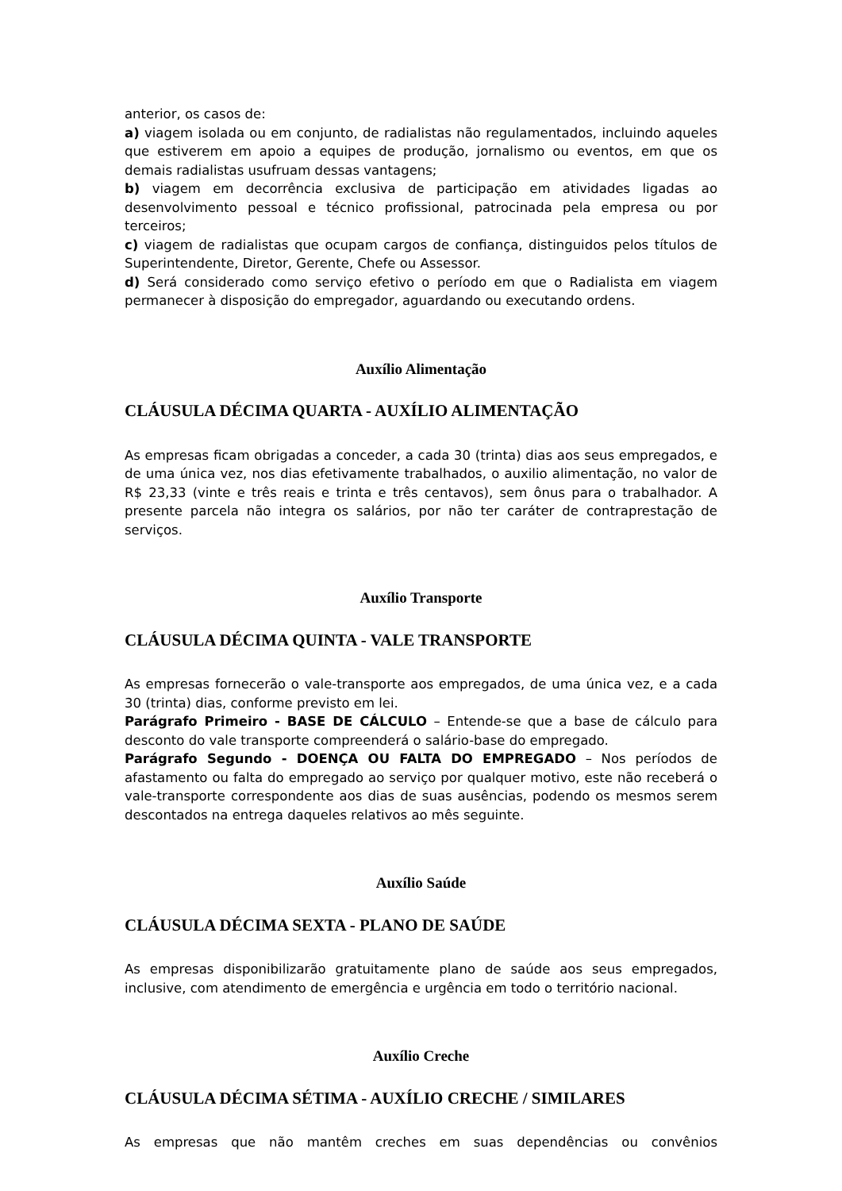anterior, os casos de:
a) viagem isolada ou em conjunto, de radialistas não regulamentados, incluindo aqueles que estiverem em apoio a equipes de produção, jornalismo ou eventos, em que os demais radialistas usufruam dessas vantagens;
b) viagem em decorrência exclusiva de participação em atividades ligadas ao desenvolvimento pessoal e técnico profissional, patrocinada pela empresa ou por terceiros;
c) viagem de radialistas que ocupam cargos de confiança, distinguidos pelos títulos de Superintendente, Diretor, Gerente, Chefe ou Assessor.
d) Será considerado como serviço efetivo o período em que o Radialista em viagem permanecer à disposição do empregador, aguardando ou executando ordens.
Auxílio Alimentação
CLÁUSULA DÉCIMA QUARTA - AUXÍLIO ALIMENTAÇÃO
As empresas ficam obrigadas a conceder, a cada 30 (trinta) dias aos seus empregados, e de uma única vez, nos dias efetivamente trabalhados, o auxilio alimentação, no valor de R$ 23,33 (vinte e três reais e trinta e três centavos), sem ônus para o trabalhador. A presente parcela não integra os salários, por não ter caráter de contraprestação de serviços.
Auxílio Transporte
CLÁUSULA DÉCIMA QUINTA - VALE TRANSPORTE
As empresas fornecerão o vale-transporte aos empregados, de uma única vez, e a cada 30 (trinta) dias, conforme previsto em lei.
Parágrafo Primeiro - BASE DE CÁLCULO – Entende-se que a base de cálculo para desconto do vale transporte compreenderá o salário-base do empregado.
Parágrafo Segundo - DOENÇA OU FALTA DO EMPREGADO – Nos períodos de afastamento ou falta do empregado ao serviço por qualquer motivo, este não receberá o vale-transporte correspondente aos dias de suas ausências, podendo os mesmos serem descontados na entrega daqueles relativos ao mês seguinte.
Auxílio Saúde
CLÁUSULA DÉCIMA SEXTA - PLANO DE SAÚDE
As empresas disponibilizarão gratuitamente plano de saúde aos seus empregados, inclusive, com atendimento de emergência e urgência em todo o território nacional.
Auxílio Creche
CLÁUSULA DÉCIMA SÉTIMA - AUXÍLIO CRECHE / SIMILARES
As empresas que não mantêm creches em suas dependências ou convênios